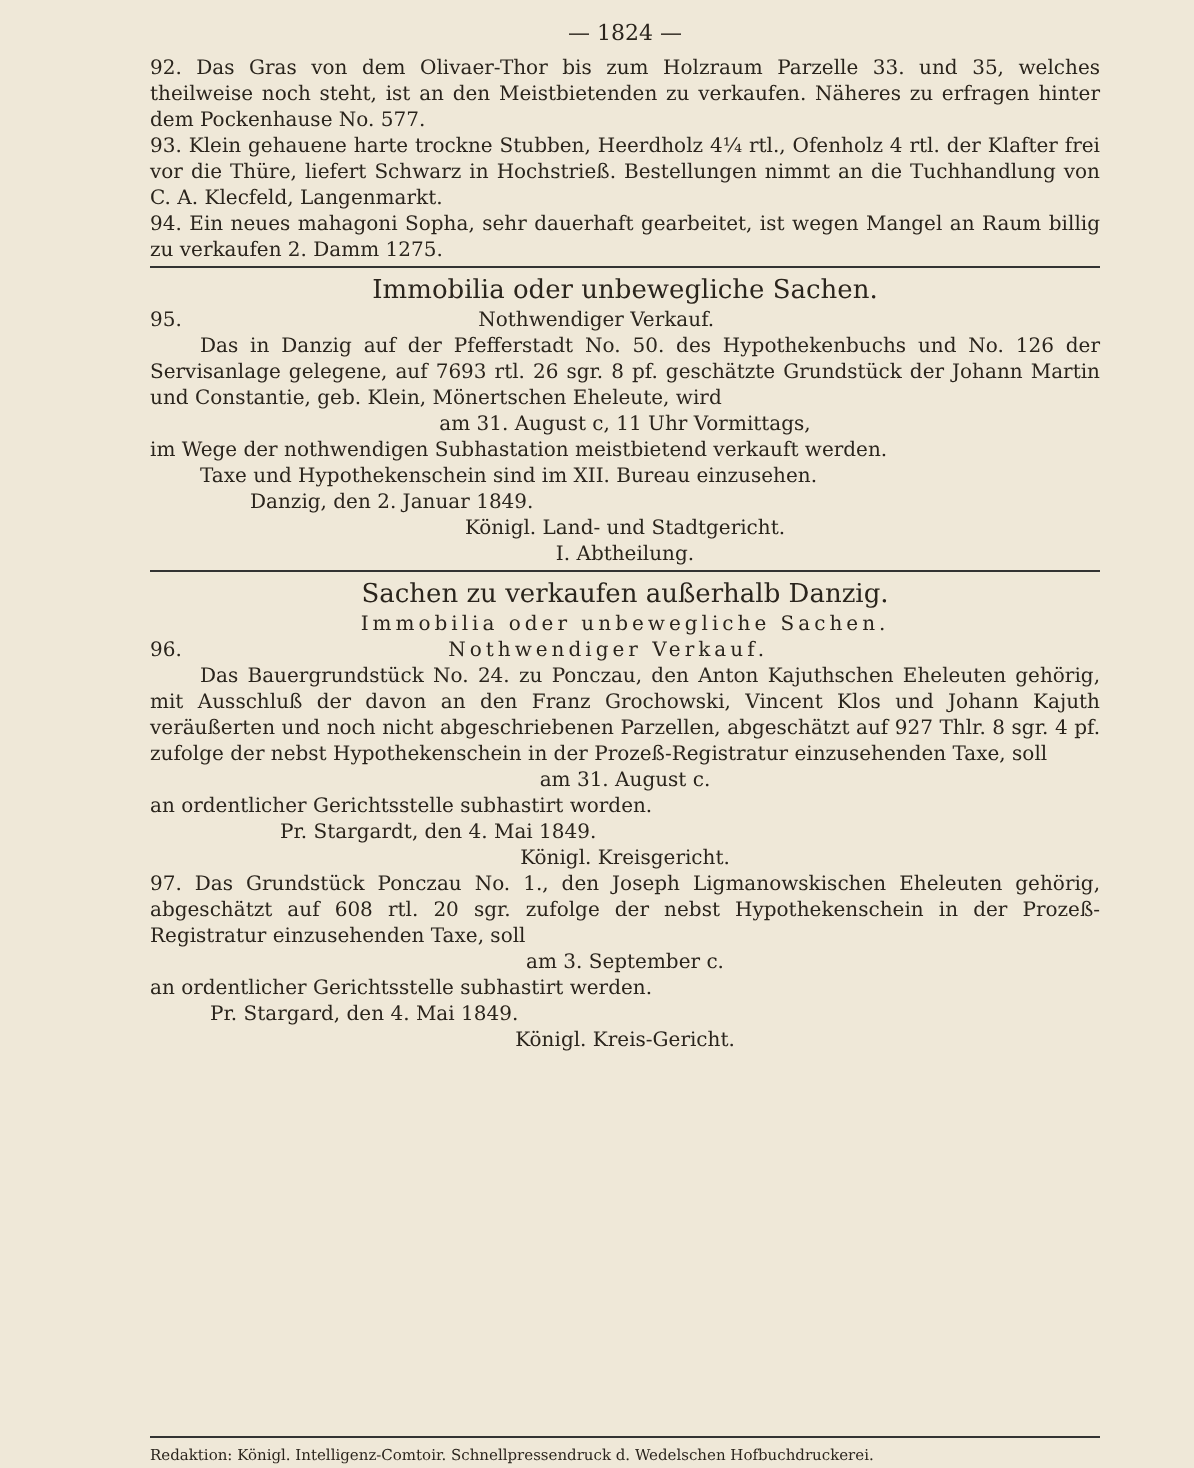— 1824 —
92. Das Gras von dem Olivaer-Thor bis zum Holzraum Parzelle 33. und 35, welches theilweise noch steht, ist an den Meistbietenden zu verkaufen. Näheres zu erfragen hinter dem Pockenhause No. 577.
93. Klein gehauene harte trockne Stubben, Heerdholz 4¼ rtl., Ofenholz 4 rtl. der Klafter frei vor die Thüre, liefert Schwarz in Hochstrieß. Bestellungen nimmt an die Tuchhandlung von C. A. Klecfeld, Langenmarkt.
94. Ein neues mahagoni Sopha, sehr dauerhaft gearbeitet, ist wegen Mangel an Raum billig zu verkaufen 2. Damm 1275.
Immobilia oder unbewegliche Sachen.
95. Nothwendiger Verkauf.
Das in Danzig auf der Pfefferstadt No. 50. des Hypothekenbuchs und No. 126 der Servisanlage gelegene, auf 7693 rtl. 26 sgr. 8 pf. geschätzte Grundstück der Johann Martin und Constantie, geb. Klein, Mönertschen Eheleute, wird
am 31. August c, 11 Uhr Vormittags,
im Wege der nothwendigen Subhastation meistbietend verkauft werden.
Taxe und Hypothekenschein sind im XII. Bureau einzusehen.
Danzig, den 2. Januar 1849.
Königl. Land- und Stadtgericht.
I. Abtheilung.
Sachen zu verkaufen außerhalb Danzig.
Immobilia oder unbewegliche Sachen.
96. Nothwendiger Verkauf.
Das Bauergrundstück No. 24. zu Ponczau, den Anton Kajuthschen Eheleuten gehörig, mit Ausschluß der davon an den Franz Grochowski, Vincent Klos und Johann Kajuth veräußerten und noch nicht abgeschriebenen Parzellen, abgeschätzt auf 927 Thlr. 8 sgr. 4 pf. zufolge der nebst Hypothekenschein in der Prozeß-Registratur einzusehenden Taxe, soll
am 31. August c.
an ordentlicher Gerichtsstelle subhastirt worden.
Pr. Stargardt, den 4. Mai 1849.
Königl. Kreisgericht.
97. Das Grundstück Ponczau No. 1., den Joseph Ligmanowskischen Eheleuten gehörig, abgeschätzt auf 608 rtl. 20 sgr. zufolge der nebst Hypothekenschein in der Prozeß-Registratur einzusehenden Taxe, soll
am 3. September c.
an ordentlicher Gerichtsstelle subhastirt werden.
Pr. Stargard, den 4. Mai 1849.
Königl. Kreis-Gericht.
Redaktion: Königl. Intelligenz-Comtoir. Schnellpressendruck d. Wedelschen Hofbuchdruckerei.